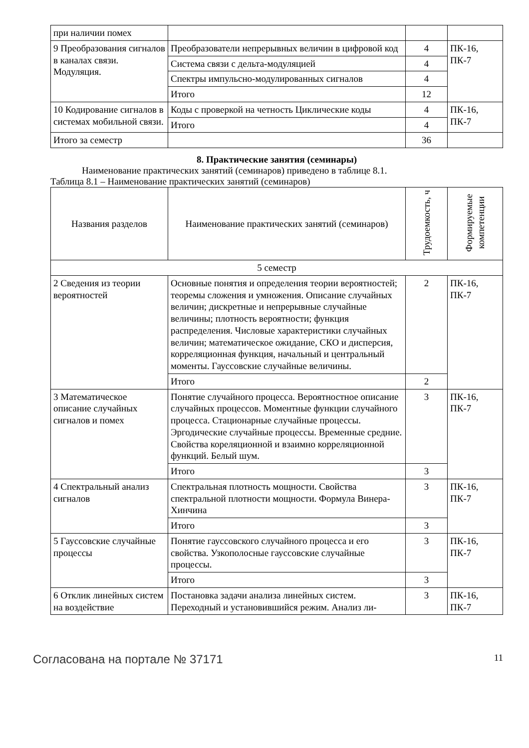| при наличии помех | | | |
| 9 Преобразования сигналов в каналах связи. Модуляция. | Преобразователи непрерывных величин в цифровой код | 4 | ПК-16, ПК-7 |
| | Система связи с дельта-модуляцией | 4 | |
| | Спектры импульсно-модулированных сигналов | 4 | |
| | Итого | 12 | |
| 10 Кодирование сигналов в системах мобильной связи. | Коды с проверкой на четность Циклические коды | 4 | ПК-16, ПК-7 |
| | Итого | 4 | |
| Итого за семестр | | 36 | |
8. Практические занятия (семинары)
Наименование практических занятий (семинаров) приведено в таблице 8.1.
Таблица 8.1 – Наименование практических занятий (семинаров)
| Названия разделов | Наименование практических занятий (семинаров) | Трудоемкость, ч | Формируемые компетенции |
| --- | --- | --- | --- |
| 5 семестр | | | |
| 2 Сведения из теории вероятностей | Основные понятия и определения теории вероятностей; теоремы сложения и умножения. Описание случайных величин; дискретные и непрерывные случайные величины; плотность вероятности; функция распределения. Числовые характеристики случайных величин; математическое ожидание, СКО и дисперсия, корреляционная функция, начальный и центральный моменты. Гауссовские случайные величины. | 2 | ПК-16, ПК-7 |
| | Итого | 2 | |
| 3 Математическое описание случайных сигналов и помех | Понятие случайного процесса. Вероятностное описание случайных процессов. Моментные функции случайного процесса. Стационарные случайные процессы. Эргодические случайные процессы. Временные средние. Свойства кореляционной и взаимно корреляционной функций. Белый шум. | 3 | ПК-16, ПК-7 |
| | Итого | 3 | |
| 4 Спектральный анализ сигналов | Спектральная плотность мощности. Свойства спектральной плотности мощности. Формула Винера-Хинчина | 3 | ПК-16, ПК-7 |
| | Итого | 3 | |
| 5 Гауссовские случайные процессы | Понятие гауссовского случайного процесса и его свойства. Узкополосные гауссовские случайные процессы. | 3 | ПК-16, ПК-7 |
| | Итого | 3 | |
| 6 Отклик линейных систем на воздействие | Постановка задачи анализа линейных систем. Переходный и установившийся режим. Анализ ли- | 3 | ПК-16, ПК-7 |
Согласована на портале № 37171 11